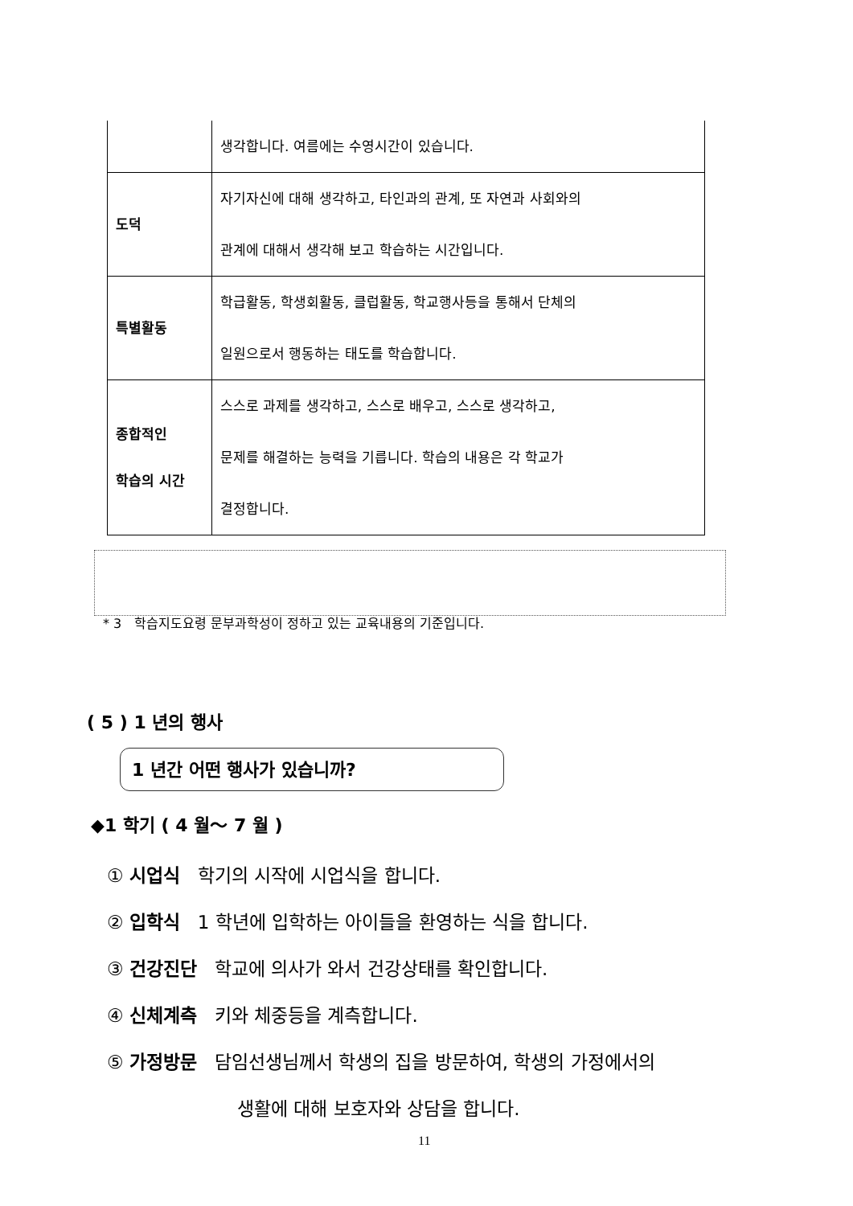| | 생각합니다. 여름에는 수영시간이 있습니다. |
| 도덕 | 자기자신에 대해 생각하고, 타인과의 관계, 또 자연과 사회와의 관계에 대해서 생각해 보고 학습하는 시간입니다. |
| 특별활동 | 학급활동, 학생회활동, 클럽활동, 학교행사등을 통해서 단체의 일원으로서 행동하는 태도를 학습합니다. |
| 종합적인 학습의 시간 | 스스로 과제를 생각하고, 스스로 배우고, 스스로 생각하고, 문제를 해결하는 능력을 기릅니다. 학습의 내용은 각 학교가 결정합니다. |
* 3 학습지도요령 문부과학성이 정하고 있는 교육내용의 기준입니다.
( 5 ) 1 년의 행사
1 년간 어떤 행사가 있습니까?
◆1 학기 ( 4 월～ 7 월 )
① 시업식 학기의 시작에 시업식을 합니다.
② 입학식 1 학년에 입학하는 아이들을 환영하는 식을 합니다.
③ 건강진단 학교에 의사가 와서 건강상태를 확인합니다.
④ 신체계측 키와 체중등을 계측합니다.
⑤ 가정방문 담임선생님께서 학생의 집을 방문하여, 학생의 가정에서의
생활에 대해 보호자와 상담을 합니다.
11